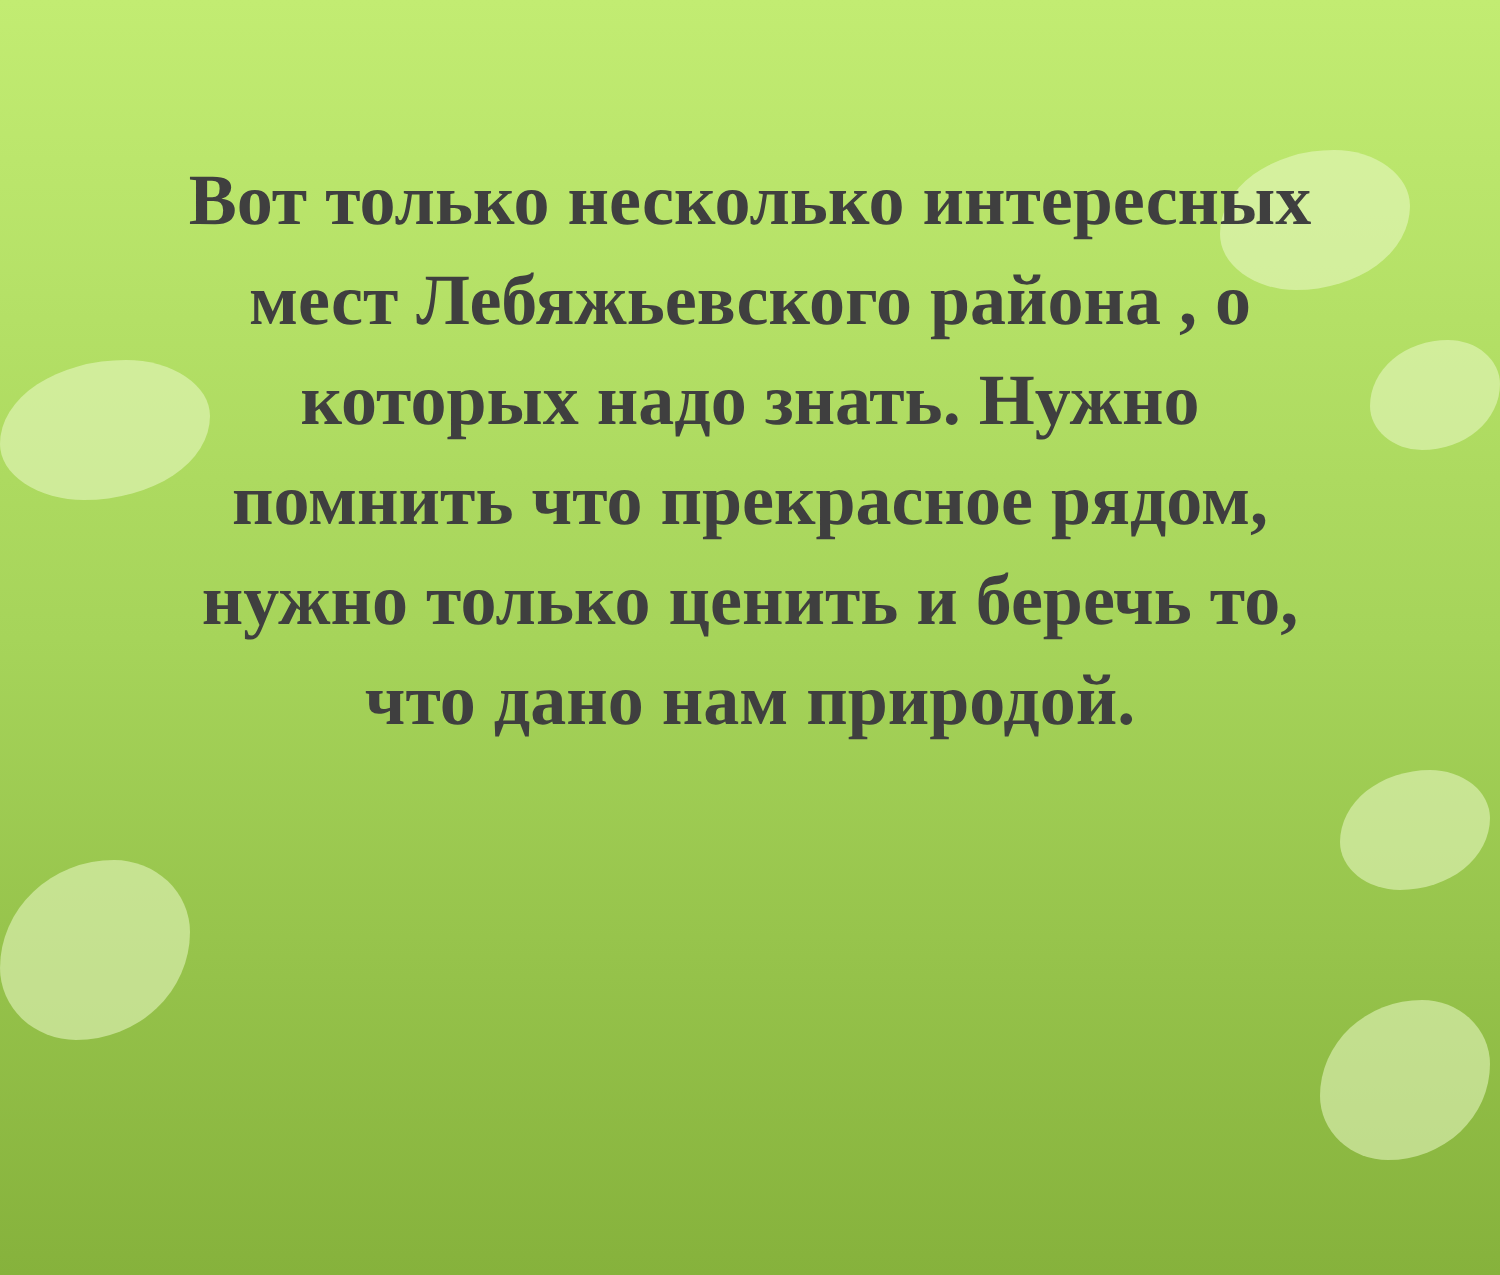Вот только несколько интересных мест Лебяжьевского района , о которых надо знать. Нужно помнить что прекрасное рядом, нужно только ценить и беречь то, что дано нам природой.